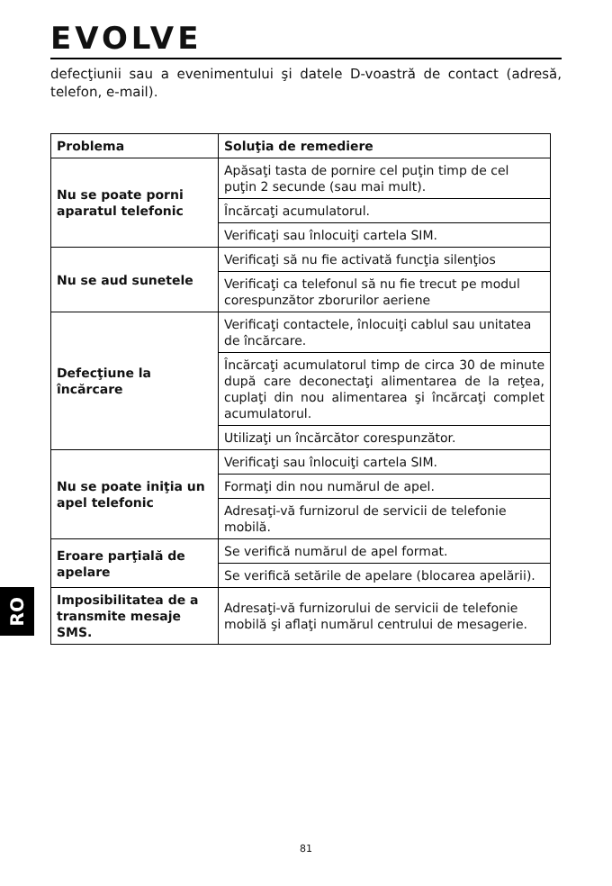EVOLVE
defecţiunii sau a evenimentului şi datele D-voastră de contact (adresă, telefon, e-mail).
| Problema | Soluţia de remediere |
| --- | --- |
| Nu se poate porni aparatul telefonic | Apăsaţi tasta de pornire cel puţin timp de cel puţin 2 secunde (sau mai mult). |
| | Încărcaţi acumulatorul. |
| | Verificaţi sau înlocuiţi cartela SIM. |
| Nu se aud sunetele | Verificaţi să nu fie activată funcţia silenţios |
| | Verificaţi ca telefonul să nu fie trecut pe modul corespunzător zborurilor aeriene |
| Defecţiune la încărcare | Verificaţi contactele, înlocuiţi cablul sau unitatea de încărcare. |
| | Încărcaţi acumulatorul timp de circa 30 de minute după care deconectaţi alimentarea de la reţea, cuplaţi din nou alimentarea şi încărcaţi complet acumulatorul. |
| | Utilizaţi un încărcător corespunzător. |
| Nu se poate iniţia un apel telefonic | Verificaţi sau înlocuiţi cartela SIM. |
| | Formaţi din nou numărul de apel. |
| | Adresaţi-vă furnizorul de servicii de telefonie mobilă. |
| Eroare parţială de apelare | Se verifică numărul de apel format. |
| | Se verifică setările de apelare (blocarea apelării). |
| Imposibilitatea de a transmite mesaje SMS. | Adresaţi-vă furnizorului de servicii de telefonie mobilă şi aflaţi numărul centrului de mesagerie. |
RO
81